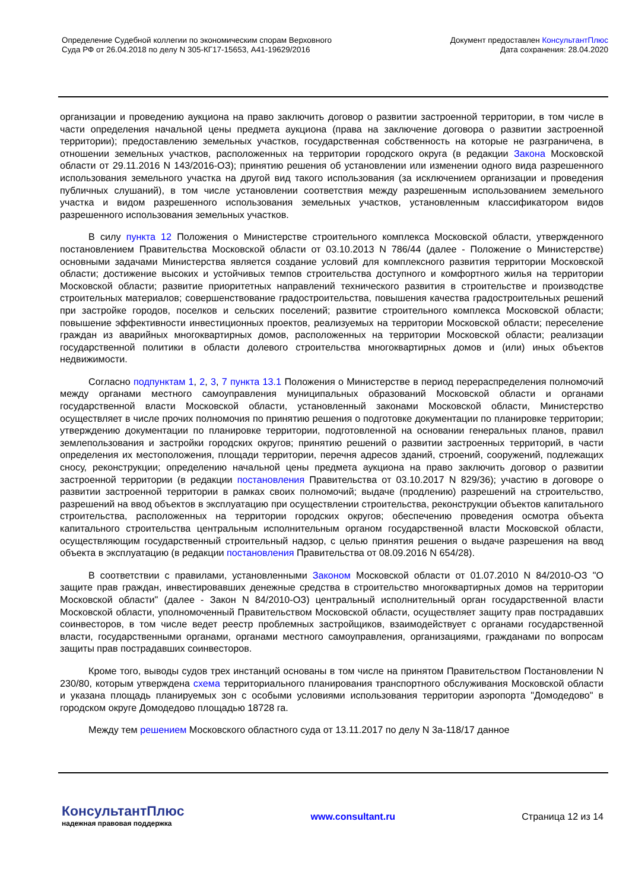Определение Судебной коллегии по экономическим спорам Верховного
Суда РФ от 26.04.2018 по делу N 305-КГ17-15653, А41-19629/2016
Документ предоставлен КонсультантПлюс
Дата сохранения: 28.04.2020
организации и проведению аукциона на право заключить договор о развитии застроенной территории, в том числе в части определения начальной цены предмета аукциона (права на заключение договора о развитии застроенной территории); предоставлению земельных участков, государственная собственность на которые не разграничена, в отношении земельных участков, расположенных на территории городского округа (в редакции Закона Московской области от 29.11.2016 N 143/2016-ОЗ); принятию решения об установлении или изменении одного вида разрешенного использования земельного участка на другой вид такого использования (за исключением организации и проведения публичных слушаний), в том числе установлении соответствия между разрешенным использованием земельного участка и видом разрешенного использования земельных участков, установленным классификатором видов разрешенного использования земельных участков.
В силу пункта 12 Положения о Министерстве строительного комплекса Московской области, утвержденного постановлением Правительства Московской области от 03.10.2013 N 786/44 (далее - Положение о Министерстве) основными задачами Министерства является создание условий для комплексного развития территории Московской области; достижение высоких и устойчивых темпов строительства доступного и комфортного жилья на территории Московской области; развитие приоритетных направлений технического развития в строительстве и производстве строительных материалов; совершенствование градостроительства, повышения качества градостроительных решений при застройке городов, поселков и сельских поселений; развитие строительного комплекса Московской области; повышение эффективности инвестиционных проектов, реализуемых на территории Московской области; переселение граждан из аварийных многоквартирных домов, расположенных на территории Московской области; реализации государственной политики в области долевого строительства многоквартирных домов и (или) иных объектов недвижимости.
Согласно подпунктам 1, 2, 3, 7 пункта 13.1 Положения о Министерстве в период перераспределения полномочий между органами местного самоуправления муниципальных образований Московской области и органами государственной власти Московской области, установленный законами Московской области, Министерство осуществляет в числе прочих полномочия по принятию решения о подготовке документации по планировке территории; утверждению документации по планировке территории, подготовленной на основании генеральных планов, правил землепользования и застройки городских округов; принятию решений о развитии застроенных территорий, в части определения их местоположения, площади территории, перечня адресов зданий, строений, сооружений, подлежащих сносу, реконструкции; определению начальной цены предмета аукциона на право заключить договор о развитии застроенной территории (в редакции постановления Правительства от 03.10.2017 N 829/36); участию в договоре о развитии застроенной территории в рамках своих полномочий; выдаче (продлению) разрешений на строительство, разрешений на ввод объектов в эксплуатацию при осуществлении строительства, реконструкции объектов капитального строительства, расположенных на территории городских округов; обеспечению проведения осмотра объекта капитального строительства центральным исполнительным органом государственной власти Московской области, осуществляющим государственный строительный надзор, с целью принятия решения о выдаче разрешения на ввод объекта в эксплуатацию (в редакции постановления Правительства от 08.09.2016 N 654/28).
В соответствии с правилами, установленными Законом Московской области от 01.07.2010 N 84/2010-ОЗ "О защите прав граждан, инвестировавших денежные средства в строительство многоквартирных домов на территории Московской области" (далее - Закон N 84/2010-ОЗ) центральный исполнительный орган государственной власти Московской области, уполномоченный Правительством Московской области, осуществляет защиту прав пострадавших соинвесторов, в том числе ведет реестр проблемных застройщиков, взаимодействует с органами государственной власти, государственными органами, органами местного самоуправления, организациями, гражданами по вопросам защиты прав пострадавших соинвесторов.
Кроме того, выводы судов трех инстанций основаны в том числе на принятом Правительством Постановлении N 230/80, которым утверждена схема территориального планирования транспортного обслуживания Московской области и указана площадь планируемых зон с особыми условиями использования территории аэропорта "Домодедово" в городском округе Домодедово площадью 18728 га.
Между тем решением Московского областного суда от 13.11.2017 по делу N 3а-118/17 данное
КонсультантПлюс
надежная правовая поддержка
www.consultant.ru Страница 12 из 14